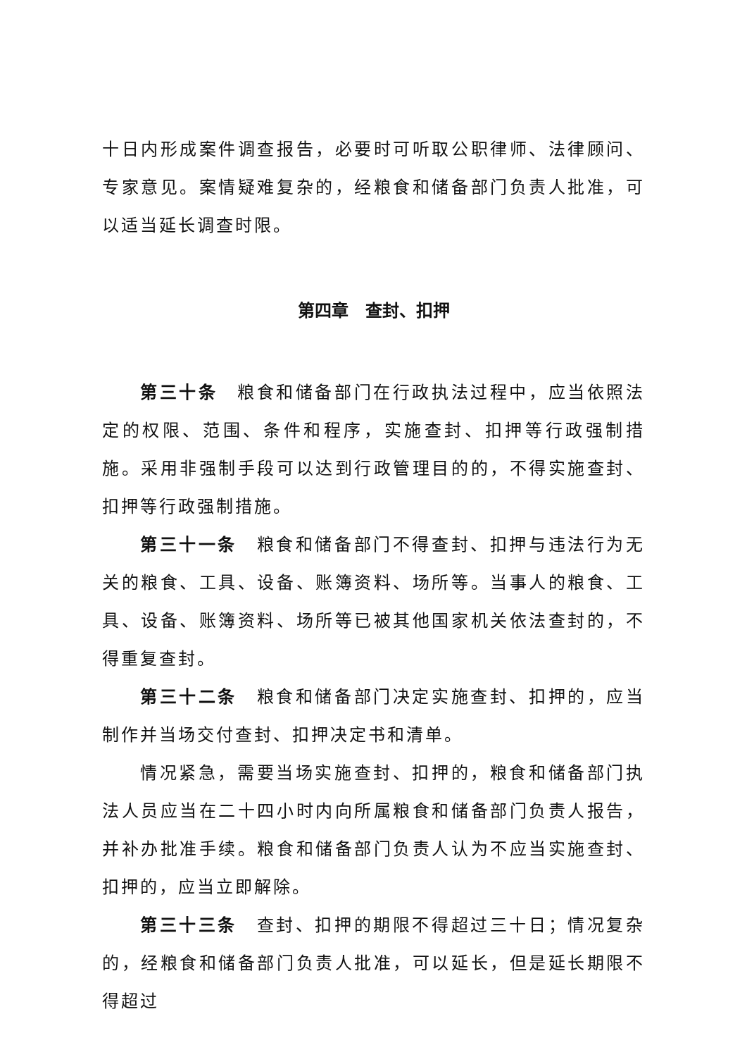十日内形成案件调查报告，必要时可听取公职律师、法律顾问、专家意见。案情疑难复杂的，经粮食和储备部门负责人批准，可以适当延长调查时限。
第四章　查封、扣押
第三十条　粮食和储备部门在行政执法过程中，应当依照法定的权限、范围、条件和程序，实施查封、扣押等行政强制措施。采用非强制手段可以达到行政管理目的的，不得实施查封、扣押等行政强制措施。
第三十一条　粮食和储备部门不得查封、扣押与违法行为无关的粮食、工具、设备、账簿资料、场所等。当事人的粮食、工具、设备、账簿资料、场所等已被其他国家机关依法查封的，不得重复查封。
第三十二条　粮食和储备部门决定实施查封、扣押的，应当制作并当场交付查封、扣押决定书和清单。
情况紧急，需要当场实施查封、扣押的，粮食和储备部门执法人员应当在二十四小时内向所属粮食和储备部门负责人报告，并补办批准手续。粮食和储备部门负责人认为不应当实施查封、扣押的，应当立即解除。
第三十三条　查封、扣押的期限不得超过三十日；情况复杂的，经粮食和储备部门负责人批准，可以延长，但是延长期限不得超过